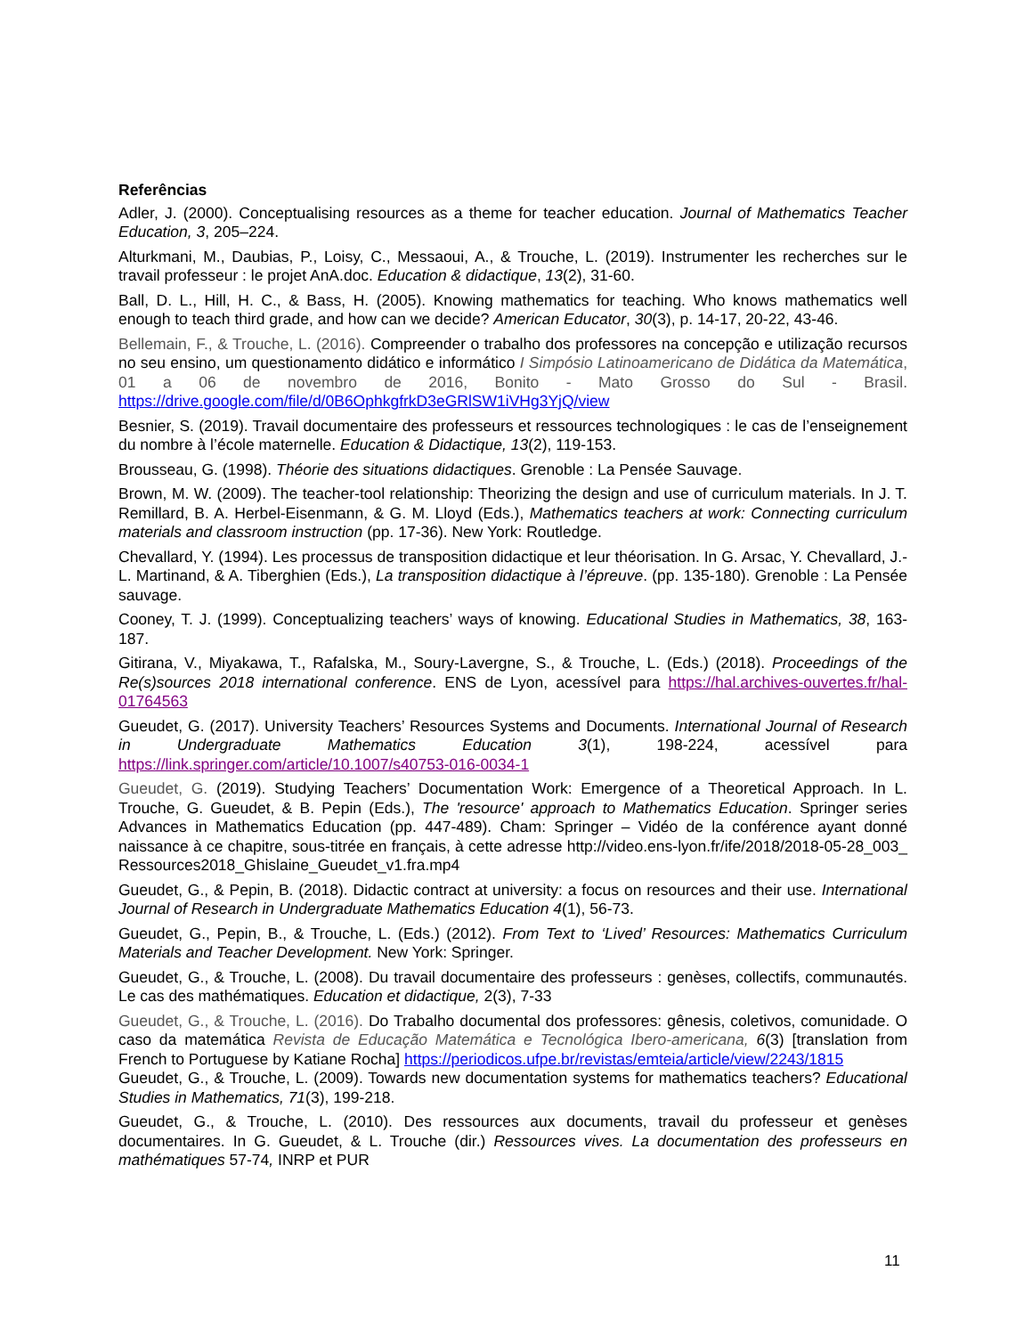Referências
Adler, J. (2000). Conceptualising resources as a theme for teacher education. Journal of Mathematics Teacher Education, 3, 205–224.
Alturkmani, M., Daubias, P., Loisy, C., Messaoui, A., & Trouche, L. (2019). Instrumenter les recherches sur le travail professeur : le projet AnA.doc. Education & didactique, 13(2), 31-60.
Ball, D. L., Hill, H. C., & Bass, H. (2005). Knowing mathematics for teaching. Who knows mathematics well enough to teach third grade, and how can we decide? American Educator, 30(3), p. 14-17, 20-22, 43-46.
Bellemain, F., & Trouche, L. (2016). Compreender o trabalho dos professores na concepção e utilização recursos no seu ensino, um questionamento didático e informático I Simpósio Latinoamericano de Didática da Matemática, 01 a 06 de novembro de 2016, Bonito - Mato Grosso do Sul - Brasil. https://drive.google.com/file/d/0B6OphkgfrkD3eGRlSW1iVHg3YjQ/view
Besnier, S. (2019). Travail documentaire des professeurs et ressources technologiques : le cas de l’enseignement du nombre à l’école maternelle. Education & Didactique, 13(2), 119-153.
Brousseau, G. (1998). Théorie des situations didactiques. Grenoble : La Pensée Sauvage.
Brown, M. W. (2009). The teacher-tool relationship: Theorizing the design and use of curriculum materials. In J. T. Remillard, B. A. Herbel-Eisenmann, & G. M. Lloyd (Eds.), Mathematics teachers at work: Connecting curriculum materials and classroom instruction (pp. 17-36). New York: Routledge.
Chevallard, Y. (1994). Les processus de transposition didactique et leur théorisation. In G. Arsac, Y. Chevallard, J.-L. Martinand, & A. Tiberghien (Eds.), La transposition didactique à l’épreuve. (pp. 135-180). Grenoble : La Pensée sauvage.
Cooney, T. J. (1999). Conceptualizing teachers’ ways of knowing. Educational Studies in Mathematics, 38, 163-187.
Gitirana, V., Miyakawa, T., Rafalska, M., Soury-Lavergne, S., & Trouche, L. (Eds.) (2018). Proceedings of the Re(s)sources 2018 international conference. ENS de Lyon, acessível para https://hal.archives-ouvertes.fr/hal-01764563
Gueudet, G. (2017). University Teachers’ Resources Systems and Documents. International Journal of Research in Undergraduate Mathematics Education 3(1), 198-224, acessível para https://link.springer.com/article/10.1007/s40753-016-0034-1
Gueudet, G. (2019). Studying Teachers’ Documentation Work: Emergence of a Theoretical Approach. In L. Trouche, G. Gueudet, & B. Pepin (Eds.), The 'resource' approach to Mathematics Education. Springer series Advances in Mathematics Education (pp. 447-489). Cham: Springer – Vidéo de la conférence ayant donné naissance à ce chapitre, sous-titrée en français, à cette adresse http://video.ens-lyon.fr/ife/2018/2018-05-28_003_ Ressources2018_Ghislaine_Gueudet_v1.fra.mp4
Gueudet, G., & Pepin, B. (2018). Didactic contract at university: a focus on resources and their use. International Journal of Research in Undergraduate Mathematics Education 4(1), 56-73.
Gueudet, G., Pepin, B., & Trouche, L. (Eds.) (2012). From Text to ‘Lived’ Resources: Mathematics Curriculum Materials and Teacher Development. New York: Springer.
Gueudet, G., & Trouche, L. (2008). Du travail documentaire des professeurs : genèses, collectifs, communautés. Le cas des mathématiques. Education et didactique, 2(3), 7-33
Gueudet, G., & Trouche, L. (2016). Do Trabalho documental dos professores: gênesis, coletivos, comunidade. O caso da matemática Revista de Educação Matemática e Tecnológica Ibero-americana, 6(3) [translation from French to Portuguese by Katiane Rocha] https://periodicos.ufpe.br/revistas/emteia/article/view/2243/1815
Gueudet, G., & Trouche, L. (2009). Towards new documentation systems for mathematics teachers? Educational Studies in Mathematics, 71(3), 199-218.
Gueudet, G., & Trouche, L. (2010). Des ressources aux documents, travail du professeur et genèses documentaires. In G. Gueudet, & L. Trouche (dir.) Ressources vives. La documentation des professeurs en mathématiques 57-74, INRP et PUR
11